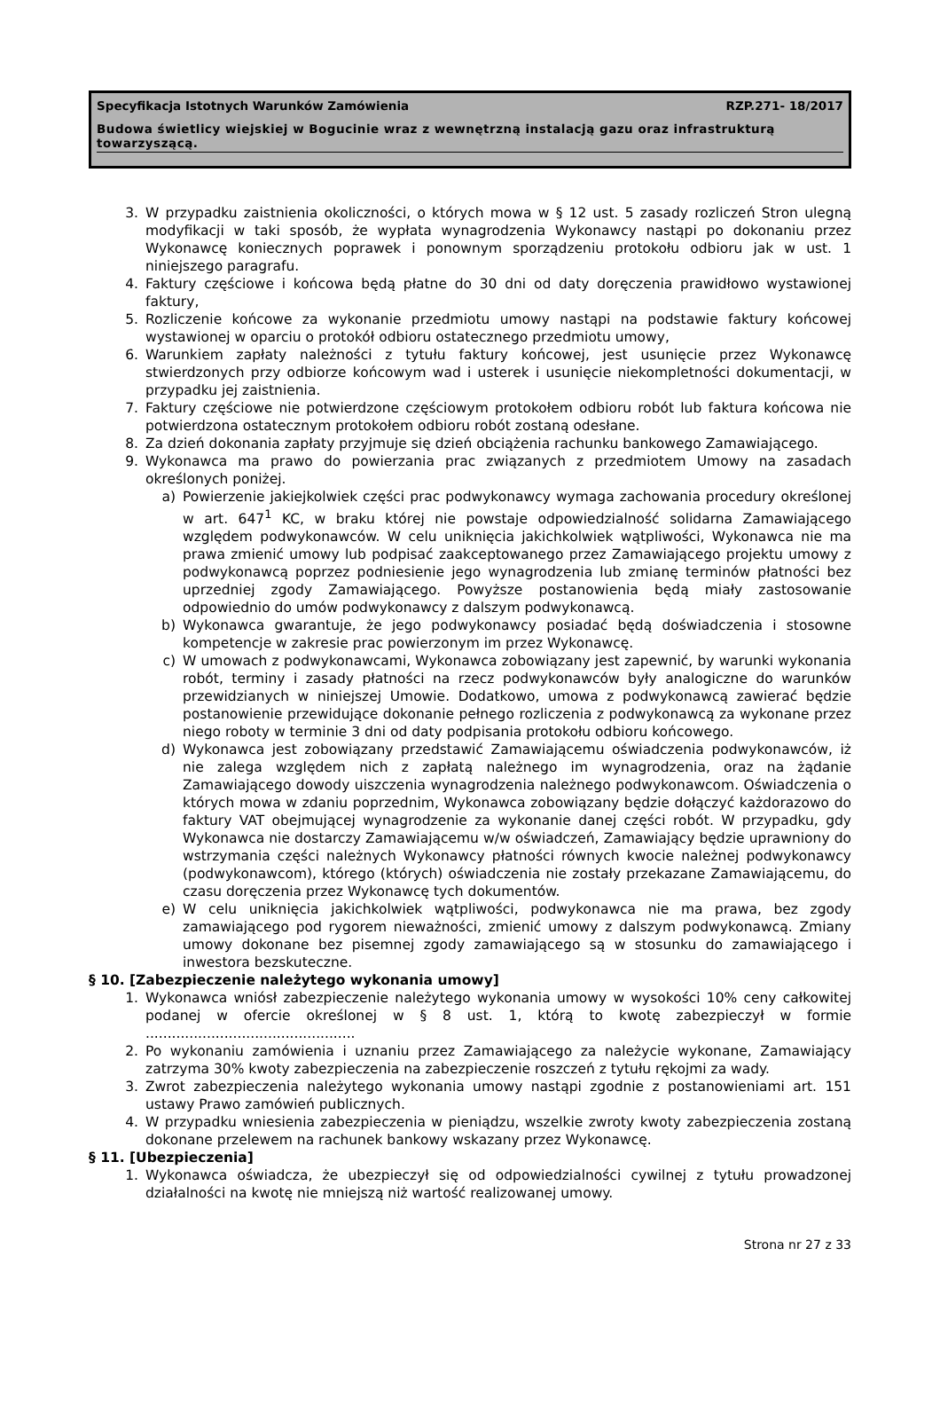Specyfikacja Istotnych Warunków Zamówienia RZP.271- 18/2017
Budowa świetlicy wiejskiej w Bogucinie wraz z wewnętrzną instalacją gazu oraz infrastrukturą towarzyszącą.
3. W przypadku zaistnienia okoliczności, o których mowa w § 12 ust. 5 zasady rozliczeń Stron ulegną modyfikacji w taki sposób, że wypłata wynagrodzenia Wykonawcy nastąpi po dokonaniu przez Wykonawcę koniecznych poprawek i ponownym sporządzeniu protokołu odbioru jak w ust. 1 niniejszego paragrafu.
4. Faktury częściowe i końcowa będą płatne do 30 dni od daty doręczenia prawidłowo wystawionej faktury,
5. Rozliczenie końcowe za wykonanie przedmiotu umowy nastąpi na podstawie faktury końcowej wystawionej w oparciu o protokół odbioru ostatecznego przedmiotu umowy,
6. Warunkiem zapłaty należności z tytułu faktury końcowej, jest usunięcie przez Wykonawcę stwierdzonych przy odbiorze końcowym wad i usterek i usunięcie niekompletności dokumentacji, w przypadku jej zaistnienia.
7. Faktury częściowe nie potwierdzone częściowym protokołem odbioru robót lub faktura końcowa nie potwierdzona ostatecznym protokołem odbioru robót zostaną odesłane.
8. Za dzień dokonania zapłaty przyjmuje się dzień obciążenia rachunku bankowego Zamawiającego.
9. Wykonawca ma prawo do powierzania prac związanych z przedmiotem Umowy na zasadach określonych poniżej.
a) Powierzenie jakiejkolwiek części prac podwykonawcy wymaga zachowania procedury określonej w art. 647<sup>1</sup> KC, w braku której nie powstaje odpowiedzialność solidarna Zamawiającego względem podwykonawców. W celu uniknięcia jakichkolwiek wątpliwości, Wykonawca nie ma prawa zmienić umowy lub podpisać zaakceptowanego przez Zamawiającego projektu umowy z podwykonawcą poprzez podniesienie jego wynagrodzenia lub zmianę terminów płatności bez uprzedniej zgody Zamawiającego. Powyższe postanowienia będą miały zastosowanie odpowiednio do umów podwykonawcy z dalszym podwykonawcą.
b) Wykonawca gwarantuje, że jego podwykonawcy posiadać będą doświadczenia i stosowne kompetencje w zakresie prac powierzonym im przez Wykonawcę.
c) W umowach z podwykonawcami, Wykonawca zobowiązany jest zapewnić, by warunki wykonania robót, terminy i zasady płatności na rzecz podwykonawców były analogiczne do warunków przewidzianych w niniejszej Umowie. Dodatkowo, umowa z podwykonawcą zawierać będzie postanowienie przewidujące dokonanie pełnego rozliczenia z podwykonawcą za wykonane przez niego roboty w terminie 3 dni od daty podpisania protokołu odbioru końcowego.
d) Wykonawca jest zobowiązany przedstawić Zamawiającemu oświadczenia podwykonawców, iż nie zalega względem nich z zapłatą należnego im wynagrodzenia, oraz na żądanie Zamawiającego dowody uiszczenia wynagrodzenia należnego podwykonawcom. Oświadczenia o których mowa w zdaniu poprzednim, Wykonawca zobowiązany będzie dołączyć każdorazowo do faktury VAT obejmującej wynagrodzenie za wykonanie danej części robót. W przypadku, gdy Wykonawca nie dostarczy Zamawiającemu w/w oświadczeń, Zamawiający będzie uprawniony do wstrzymania części należnych Wykonawcy płatności równych kwocie należnej podwykonawcy (podwykonawcom), którego (których) oświadczenia nie zostały przekazane Zamawiającemu, do czasu doręczenia przez Wykonawcę tych dokumentów.
e) W celu uniknięcia jakichkolwiek wątpliwości, podwykonawca nie ma prawa, bez zgody zamawiającego pod rygorem nieważności, zmienić umowy z dalszym podwykonawcą. Zmiany umowy dokonane bez pisemnej zgody zamawiającego są w stosunku do zamawiającego i inwestora bezskuteczne.
§ 10. [Zabezpieczenie należytego wykonania umowy]
1. Wykonawca wniósł zabezpieczenie należytego wykonania umowy w wysokości 10% ceny całkowitej podanej w ofercie określonej w § 8 ust. 1, którą to kwotę zabezpieczył w formie ................................................
2. Po wykonaniu zamówienia i uznaniu przez Zamawiającego za należycie wykonane, Zamawiający zatrzyma 30% kwoty zabezpieczenia na zabezpieczenie roszczeń z tytułu rękojmi za wady.
3. Zwrot zabezpieczenia należytego wykonania umowy nastąpi zgodnie z postanowieniami art. 151 ustawy Prawo zamówień publicznych.
4. W przypadku wniesienia zabezpieczenia w pieniądzu, wszelkie zwroty kwoty zabezpieczenia zostaną dokonane przelewem na rachunek bankowy wskazany przez Wykonawcę.
§ 11. [Ubezpieczenia]
1. Wykonawca oświadcza, że ubezpieczył się od odpowiedzialności cywilnej z tytułu prowadzonej działalności na kwotę nie mniejszą niż wartość realizowanej umowy.
Strona nr 27 z 33